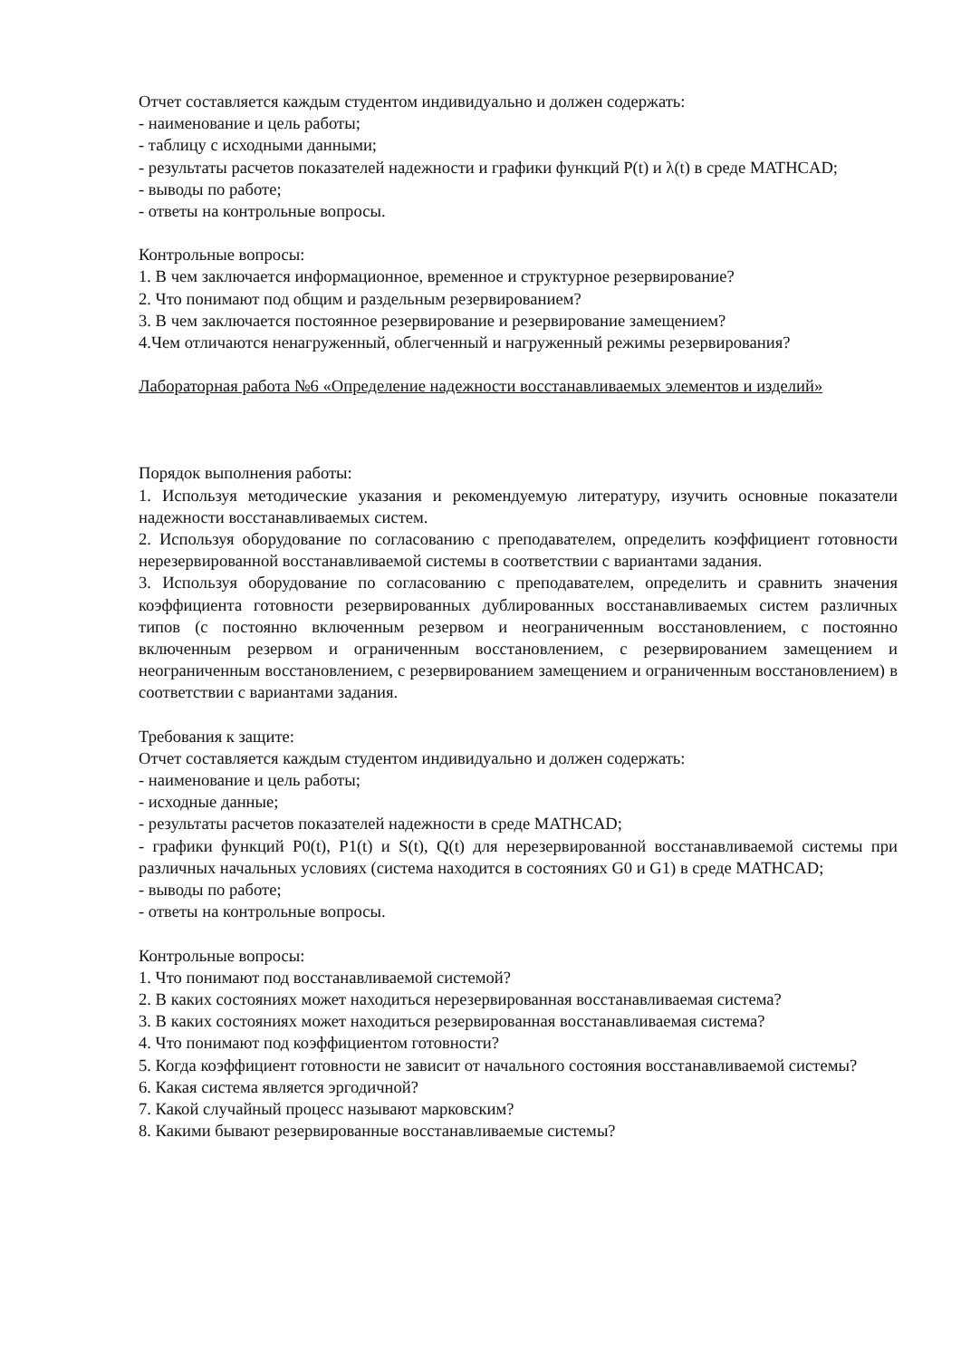Отчет составляется каждым студентом индивидуально и должен содержать:
- наименование и цель работы;
- таблицу с исходными данными;
- результаты расчетов показателей надежности и графики функций P(t) и λ(t) в среде MATHCAD;
- выводы по работе;
- ответы на контрольные вопросы.
Контрольные вопросы:
1. В чем заключается информационное, временное и структурное резервирование?
2. Что понимают под общим и раздельным резервированием?
3. В чем заключается постоянное резервирование и резервирование замещением?
4.Чем отличаются ненагруженный, облегченный и нагруженный режимы резервирования?
Лабораторная работа №6 «Определение надежности восстанавливаемых элементов и изделий»
Порядок выполнения работы:
1. Используя методические указания и рекомендуемую литературу, изучить основные показатели надежности восстанавливаемых систем.
2. Используя оборудование по согласованию с преподавателем, определить коэффициент готовности нерезервированной восстанавливаемой системы в соответствии с вариантами задания.
3. Используя оборудование по согласованию с преподавателем, определить и сравнить значения коэффициента готовности резервированных дублированных восстанавливаемых систем различных типов (с постоянно включенным резервом и неограниченным восстановлением, с постоянно включенным резервом и ограниченным восстановлением, с резервированием замещением и неограниченным восстановлением, с резервированием замещением и ограниченным восстановлением) в соответствии с вариантами задания.
Требования к защите:
Отчет составляется каждым студентом индивидуально и должен содержать:
- наименование и цель работы;
- исходные данные;
- результаты расчетов показателей надежности в среде MATHCAD;
- графики функций P0(t), P1(t) и S(t), Q(t) для нерезервированной восстанавливаемой системы при различных начальных условиях (система находится в состояниях G0 и G1) в среде MATHCAD;
- выводы по работе;
- ответы на контрольные вопросы.
Контрольные вопросы:
1. Что понимают под восстанавливаемой системой?
2. В каких состояниях может находиться нерезервированная восстанавливаемая система?
3. В каких состояниях может находиться резервированная восстанавливаемая система?
4. Что понимают под коэффициентом готовности?
5. Когда коэффициент готовности не зависит от начального состояния восстанавливаемой системы?
6. Какая система является эргодичной?
7. Какой случайный процесс называют марковским?
8. Какими бывают резервированные восстанавливаемые системы?